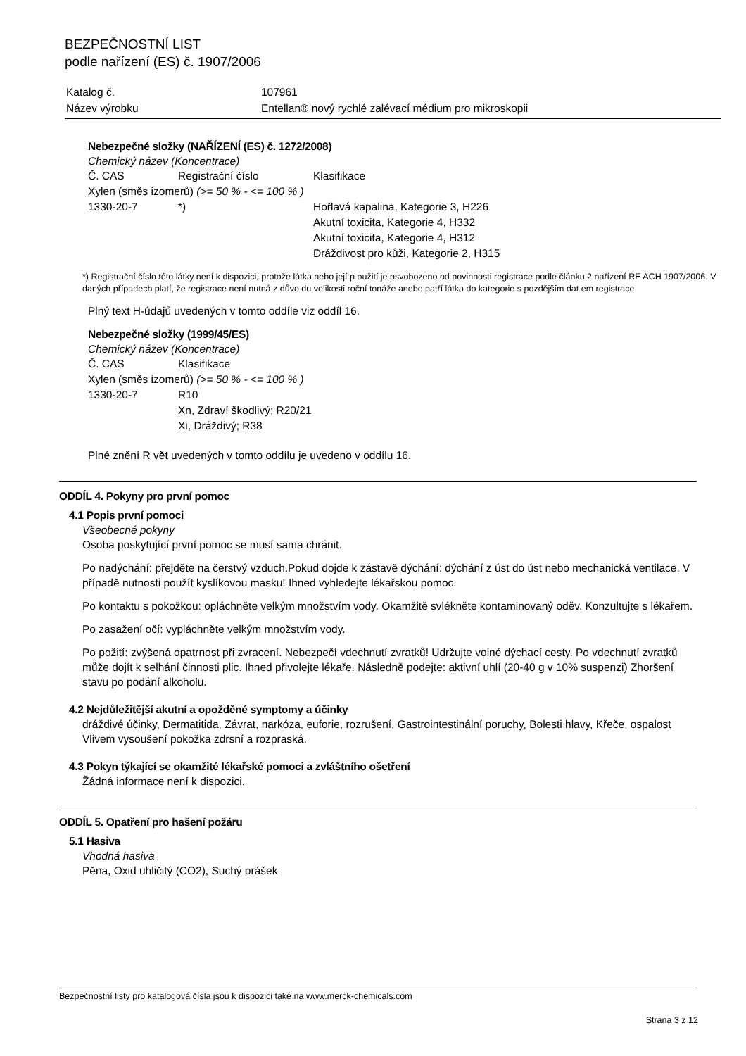BEZPEČNOSTNÍ LIST
podle nařízení (ES) č. 1907/2006
| Katalog č. | 107961 |
| Název výrobku | Entellan® nový rychlé zalévací médium pro mikroskopii |
Nebezpečné složky (NAŘÍZENÍ (ES) č. 1272/2008)
Chemický název (Koncentrace)
| Č. CAS | Registrační číslo | Klasifikace |
| Xylen (směs izomerů) (>= 50 % - <= 100 % ) | | |
| 1330-20-7 | *) | Hořlavá kapalina, Kategorie 3, H226 Akutní toxicita, Kategorie 4, H332 Akutní toxicita, Kategorie 4, H312 Dráždivost pro kůži, Kategorie 2, H315 |
*) Registrační číslo této látky není k dispozici, protože látka nebo její p oužití je osvobozeno od povinnosti registrace podle článku 2 nařízení RE ACH 1907/2006. V daných případech platí, že registrace není nutná z důvo du velikosti roční tonáže anebo patří látka do kategorie s pozdějším dat em registrace.
Plný text H-údajů uvedených v tomto oddíle viz oddíl 16.
Nebezpečné složky (1999/45/ES)
Chemický název (Koncentrace)
| Č. CAS | Klasifikace |
| Xylen (směs izomerů) (>= 50 % - <= 100 % ) | |
| 1330-20-7 | R10 Xn, Zdraví škodlivý; R20/21 Xi, Dráždivý; R38 |
Plné znění R vět uvedených v tomto oddílu je uvedeno v oddílu 16.
ODDÍL 4. Pokyny pro první pomoc
4.1 Popis první pomoci
Všeobecné pokyny
Osoba poskytující první pomoc se musí sama chránit.
Po nadýchání: přejděte na čerstvý vzduch.Pokud dojde k zástavě dýchání: dýchání z úst do úst nebo mechanická ventilace. V případě nutnosti použít kyslíkovou masku! Ihned vyhledejte lékařskou pomoc.
Po kontaktu s pokožkou: opláchněte velkým množstvím vody. Okamžitě svlékněte kontaminovaný oděv. Konzultujte s lékařem.
Po zasažení očí: vypláchněte velkým množstvím vody.
Po požití: zvýšená opatrnost při zvracení. Nebezpečí vdechnutí zvratků! Udržujte volné dýchací cesty. Po vdechnutí zvratků může dojít k selhání činnosti plic. Ihned přivolejte lékaře. Následně podejte: aktivní uhlí (20-40 g v 10% suspenzi) Zhoršení stavu po podání alkoholu.
4.2 Nejdůležitější akutní a opožděné symptomy a účinky
dráždivé účinky, Dermatitida, Závrat, narkóza, euforie, rozrušení, Gastrointestinální poruchy, Bolesti hlavy, Křeče, ospalost
Vlivem vysoušení pokožka zdrsní a rozpraská.
4.3 Pokyn týkající se okamžité lékařské pomoci a zvláštního ošetření
Žádná informace není k dispozici.
ODDÍL 5. Opatření pro hašení požáru
5.1 Hasiva
Vhodná hasiva
Pěna, Oxid uhličitý (CO2), Suchý prášek
Bezpečnostní listy pro katalogová čísla jsou k dispozici také na www.merck-chemicals.com
Strana 3 z 12